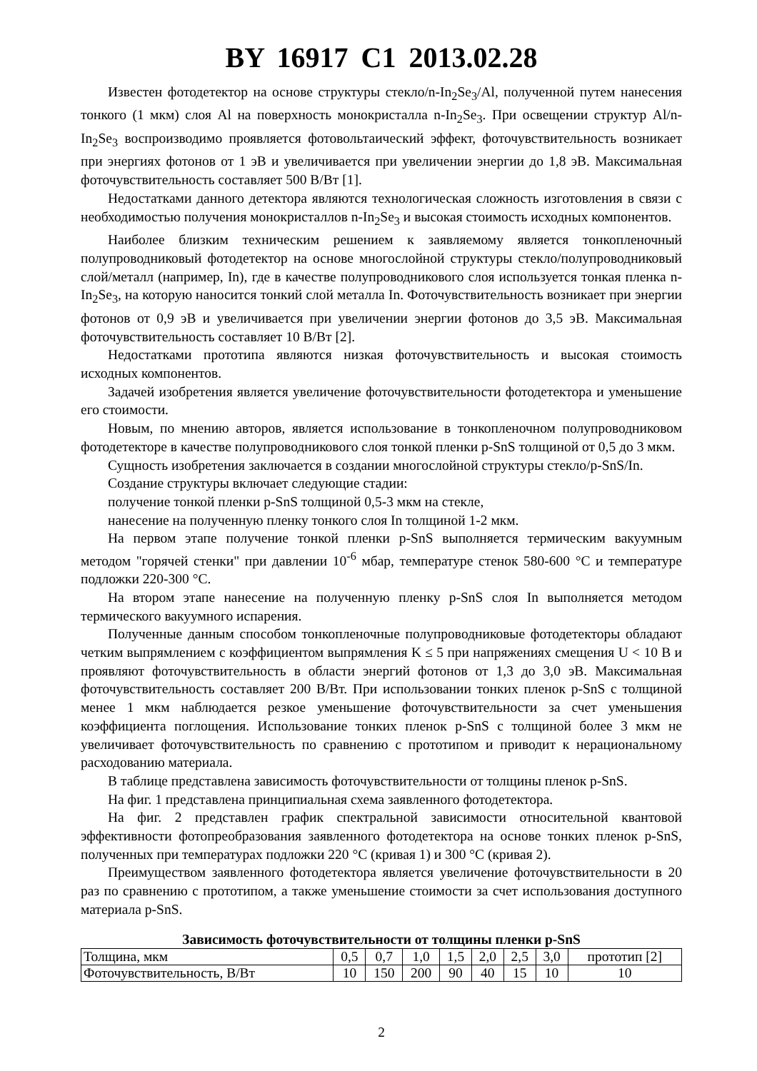BY 16917 C1 2013.02.28
Известен фотодетектор на основе структуры стекло/n-In<sub>2</sub>Se<sub>3</sub>/Al, полученной путем нанесения тонкого (1 мкм) слоя Al на поверхность монокристалла n-In<sub>2</sub>Se<sub>3</sub>. При освещении структур Al/n-In<sub>2</sub>Se<sub>3</sub> воспроизводимо проявляется фотовольтаический эффект, фоточувствительность возникает при энергиях фотонов от 1 эВ и увеличивается при увеличении энергии до 1,8 эВ. Максимальная фоточувствительность составляет 500 В/Вт [1].
Недостатками данного детектора являются технологическая сложность изготовления в связи с необходимостью получения монокристаллов n-In<sub>2</sub>Se<sub>3</sub> и высокая стоимость исходных компонентов.
Наиболее близким техническим решением к заявляемому является тонкопленочный полупроводниковый фотодетектор на основе многослойной структуры стекло/полупроводниковый слой/металл (например, In), где в качестве полупроводникового слоя используется тонкая пленка n-In<sub>2</sub>Se<sub>3</sub>, на которую наносится тонкий слой металла In. Фоточувствительность возникает при энергии фотонов от 0,9 эВ и увеличивается при увеличении энергии фотонов до 3,5 эВ. Максимальная фоточувствительность составляет 10 В/Вт [2].
Недостатками прототипа являются низкая фоточувствительность и высокая стоимость исходных компонентов.
Задачей изобретения является увеличение фоточувствительности фотодетектора и уменьшение его стоимости.
Новым, по мнению авторов, является использование в тонкопленочном полупроводниковом фотодетекторе в качестве полупроводникового слоя тонкой пленки p-SnS толщиной от 0,5 до 3 мкм.
Сущность изобретения заключается в создании многослойной структуры стекло/p-SnS/In.
Создание структуры включает следующие стадии:
получение тонкой пленки p-SnS толщиной 0,5-3 мкм на стекле,
нанесение на полученную пленку тонкого слоя In толщиной 1-2 мкм.
На первом этапе получение тонкой пленки p-SnS выполняется термическим вакуумным методом "горячей стенки" при давлении 10<sup>-6</sup> мбар, температуре стенок 580-600 °С и температуре подложки 220-300 °С.
На втором этапе нанесение на полученную пленку p-SnS слоя In выполняется методом термического вакуумного испарения.
Полученные данным способом тонкопленочные полупроводниковые фотодетекторы обладают четким выпрямлением с коэффициентом выпрямления K ≤ 5 при напряжениях смещения U < 10 В и проявляют фоточувствительность в области энергий фотонов от 1,3 до 3,0 эВ. Максимальная фоточувствительность составляет 200 В/Вт. При использовании тонких пленок p-SnS с толщиной менее 1 мкм наблюдается резкое уменьшение фоточувствительности за счет уменьшения коэффициента поглощения. Использование тонких пленок p-SnS с толщиной более 3 мкм не увеличивает фоточувствительность по сравнению с прототипом и приводит к нерациональному расходованию материала.
В таблице представлена зависимость фоточувствительности от толщины пленок p-SnS.
На фиг. 1 представлена принципиальная схема заявленного фотодетектора.
На фиг. 2 представлен график спектральной зависимости относительной квантовой эффективности фотопреобразования заявленного фотодетектора на основе тонких пленок p-SnS, полученных при температурах подложки 220 °С (кривая 1) и 300 °С (кривая 2).
Преимуществом заявленного фотодетектора является увеличение фоточувствительности в 20 раз по сравнению с прототипом, а также уменьшение стоимости за счет использования доступного материала p-SnS.
Зависимость фоточувствительности от толщины пленки p-SnS
| Толщина, мкм | 0,5 | 0,7 | 1,0 | 1,5 | 2,0 | 2,5 | 3,0 | прототип [2] |
| Фоточувствительность, В/Вт | 10 | 150 | 200 | 90 | 40 | 15 | 10 | 10 |
2